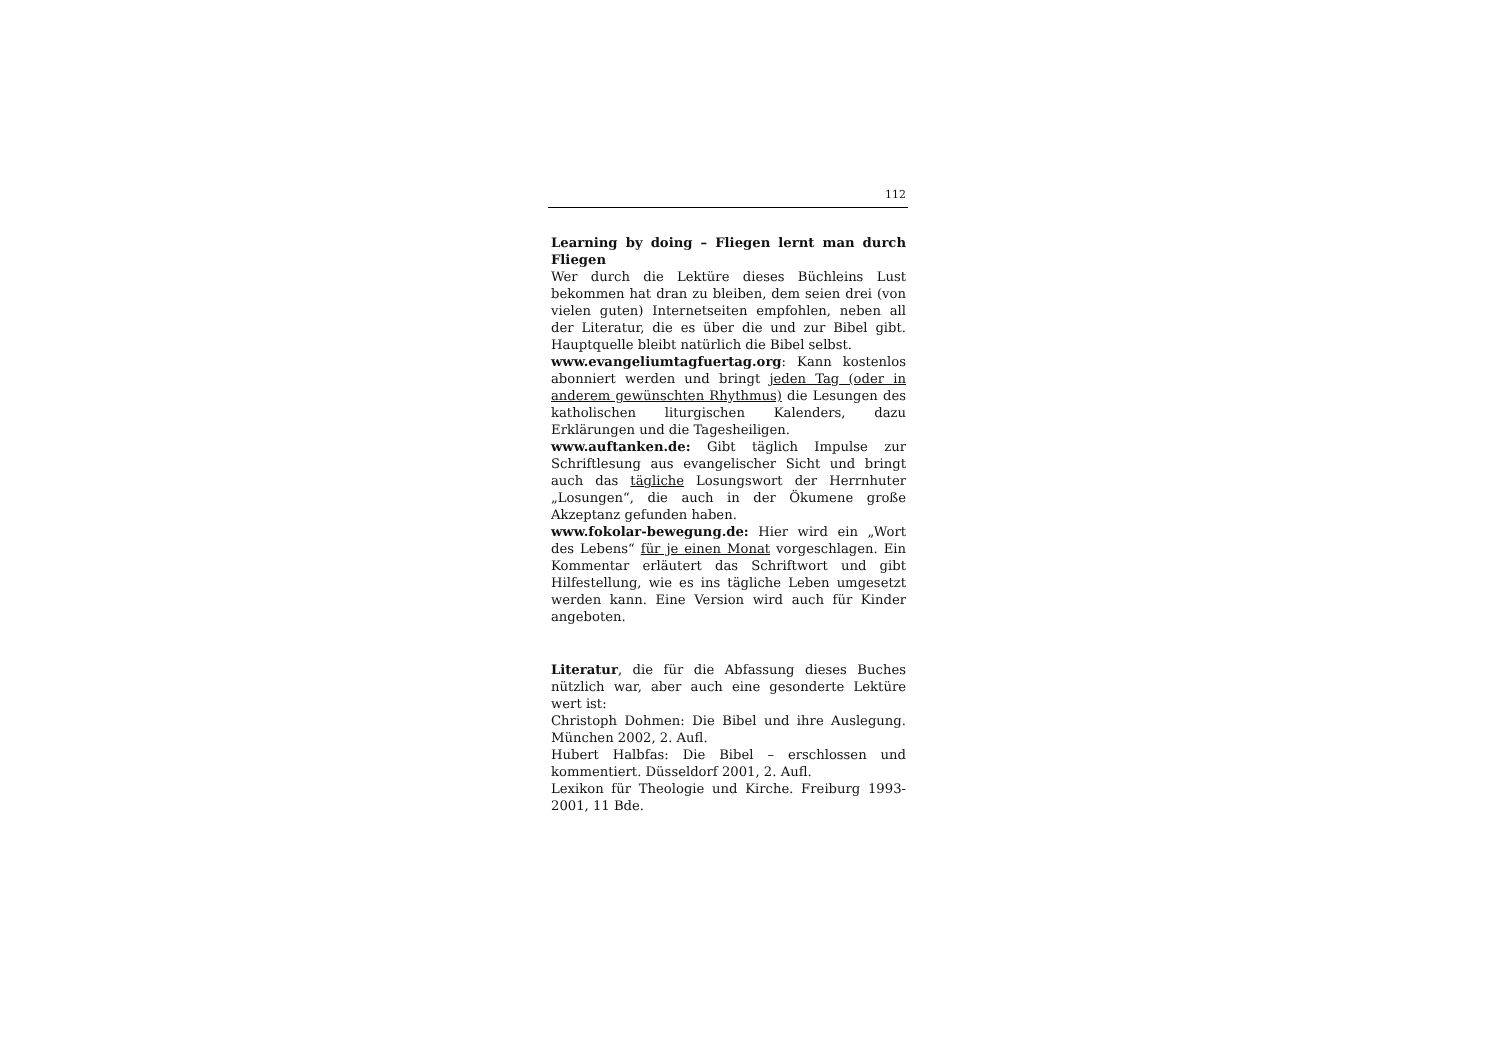112
Learning by doing – Fliegen lernt man durch Fliegen
Wer durch die Lektüre dieses Büchleins Lust bekommen hat dran zu bleiben, dem seien drei (von vielen guten) Internetseiten empfohlen, neben all der Literatur, die es über die und zur Bibel gibt. Hauptquelle bleibt natürlich die Bibel selbst.
www.evangeliumtagfuertag.org: Kann kostenlos abonniert werden und bringt jeden Tag (oder in anderem gewünschten Rhythmus) die Lesungen des katholischen liturgischen Kalenders, dazu Erklärungen und die Tagesheiligen.
www.auftanken.de: Gibt täglich Impulse zur Schriftlesung aus evangelischer Sicht und bringt auch das tägliche Losungswort der Herrnhuter „Losungen“, die auch in der Ökumene große Akzeptanz gefunden haben.
www.fokolar-bewegung.de: Hier wird ein „Wort des Lebens“ für je einen Monat vorgeschlagen. Ein Kommentar erläutert das Schriftwort und gibt Hilfestellung, wie es ins tägliche Leben umgesetzt werden kann. Eine Version wird auch für Kinder angeboten.
Literatur, die für die Abfassung dieses Buches nützlich war, aber auch eine gesonderte Lektüre wert ist:
Christoph Dohmen: Die Bibel und ihre Auslegung. München 2002, 2. Aufl.
Hubert Halbfas: Die Bibel – erschlossen und kommentiert. Düsseldorf 2001, 2. Aufl.
Lexikon für Theologie und Kirche. Freiburg 1993-2001, 11 Bde.